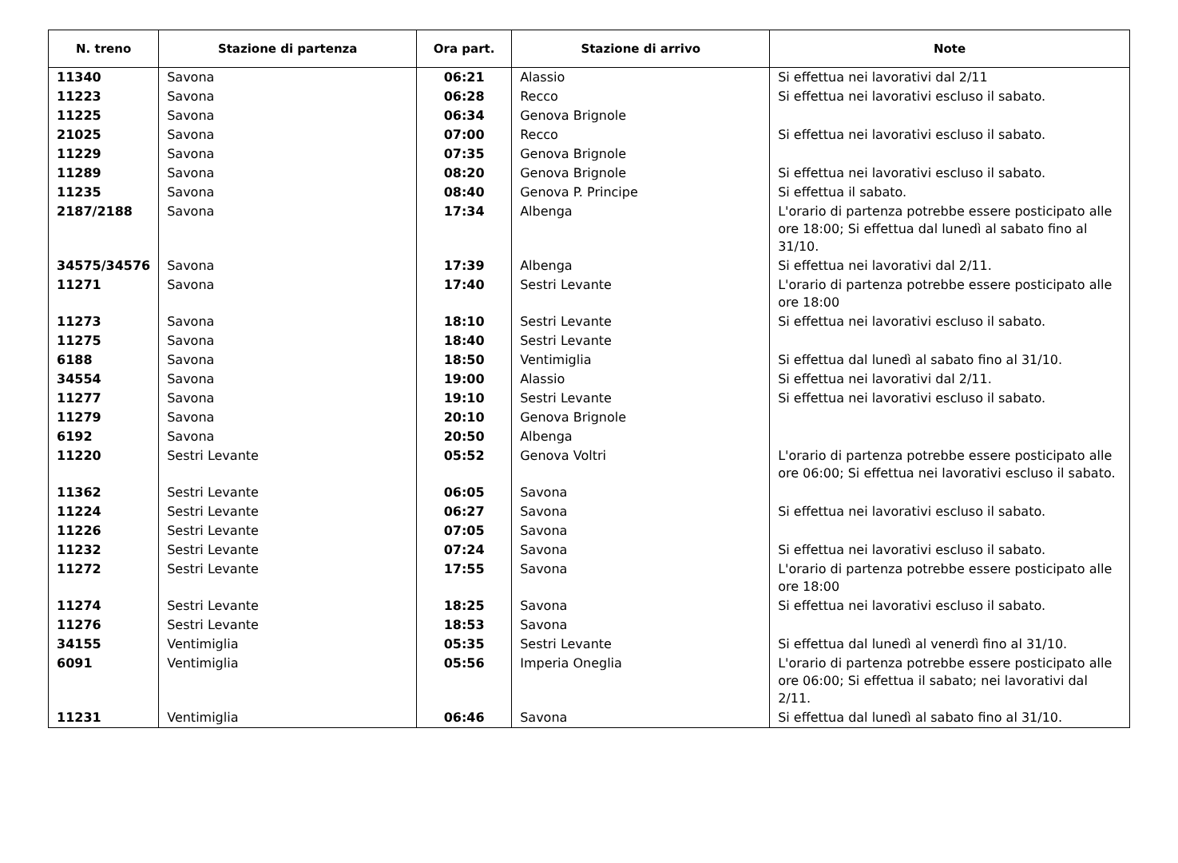| N. treno | Stazione di partenza | Ora part. | Stazione di arrivo | Note |
| --- | --- | --- | --- | --- |
| 11340 | Savona | 06:21 | Alassio | Si effettua nei lavorativi dal 2/11 |
| 11223 | Savona | 06:28 | Recco | Si effettua nei lavorativi escluso il sabato. |
| 11225 | Savona | 06:34 | Genova Brignole | |
| 21025 | Savona | 07:00 | Recco | Si effettua nei lavorativi escluso il sabato. |
| 11229 | Savona | 07:35 | Genova Brignole | |
| 11289 | Savona | 08:20 | Genova Brignole | Si effettua nei lavorativi escluso il sabato. |
| 11235 | Savona | 08:40 | Genova P. Principe | Si effettua il sabato. |
| 2187/2188 | Savona | 17:34 | Albenga | L'orario di partenza potrebbe essere posticipato alle ore 18:00; Si effettua dal lunedì al sabato fino al 31/10. |
| 34575/34576 | Savona | 17:39 | Albenga | Si effettua nei lavorativi dal 2/11. |
| 11271 | Savona | 17:40 | Sestri Levante | L'orario di partenza potrebbe essere posticipato alle ore 18:00 |
| 11273 | Savona | 18:10 | Sestri Levante | Si effettua nei lavorativi escluso il sabato. |
| 11275 | Savona | 18:40 | Sestri Levante | |
| 6188 | Savona | 18:50 | Ventimiglia | Si effettua dal lunedì al sabato fino al 31/10. |
| 34554 | Savona | 19:00 | Alassio | Si effettua nei lavorativi dal 2/11. |
| 11277 | Savona | 19:10 | Sestri Levante | Si effettua nei lavorativi escluso il sabato. |
| 11279 | Savona | 20:10 | Genova Brignole | |
| 6192 | Savona | 20:50 | Albenga | |
| 11220 | Sestri Levante | 05:52 | Genova Voltri | L'orario di partenza potrebbe essere posticipato alle ore 06:00; Si effettua nei lavorativi escluso il sabato. |
| 11362 | Sestri Levante | 06:05 | Savona | |
| 11224 | Sestri Levante | 06:27 | Savona | Si effettua nei lavorativi escluso il sabato. |
| 11226 | Sestri Levante | 07:05 | Savona | |
| 11232 | Sestri Levante | 07:24 | Savona | Si effettua nei lavorativi escluso il sabato. |
| 11272 | Sestri Levante | 17:55 | Savona | L'orario di partenza potrebbe essere posticipato alle ore 18:00 |
| 11274 | Sestri Levante | 18:25 | Savona | Si effettua nei lavorativi escluso il sabato. |
| 11276 | Sestri Levante | 18:53 | Savona | |
| 34155 | Ventimiglia | 05:35 | Sestri Levante | Si effettua dal lunedì al venerdì fino al 31/10. |
| 6091 | Ventimiglia | 05:56 | Imperia Oneglia | L'orario di partenza potrebbe essere posticipato alle ore 06:00; Si effettua il sabato; nei lavorativi dal 2/11. |
| 11231 | Ventimiglia | 06:46 | Savona | Si effettua dal lunedì al sabato fino al 31/10. |